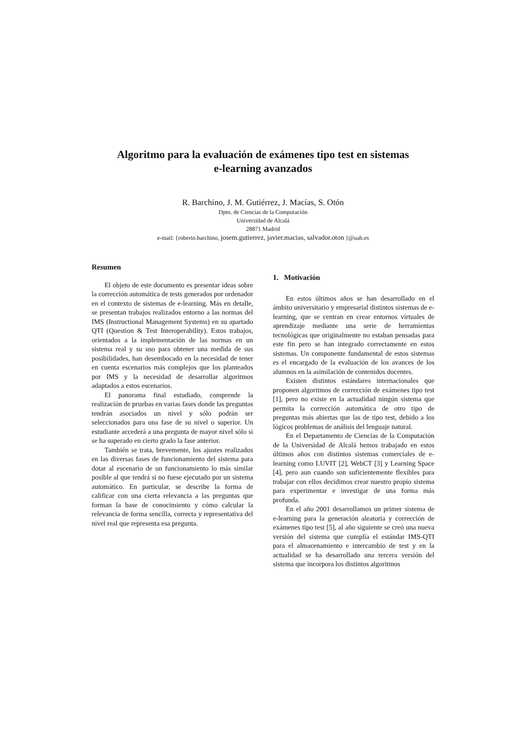Algoritmo para la evaluación de exámenes tipo test en sistemas
e-learning avanzados
R. Barchino, J. M. Gutiérrez, J. Macías, S. Otón
Dpto. de Ciencias de la Computación
Universidad de Alcalá
28871 Madrid
e-mail: {roberto.barchino, josem.gutierrez, javier.macias, salvador.oton }@uah.es
Resumen
El objeto de este documento es presentar ideas sobre la corrección automática de tests generados por ordenador en el contexto de sistemas de e-learning. Más en detalle, se presentan trabajos realizados entorno a las normas del IMS (Instructional Management Systems) en su apartado QTI (Question & Test Interoperability). Estos trabajos, orientados a la implementación de las normas en un sistema real y su uso para obtener una medida de sus posibilidades, han desembocado en la necesidad de tener en cuenta escenarios más complejos que los planteados por IMS y la necesidad de desarrollar algoritmos adaptados a estos escenarios.
El panorama final estudiado, comprende la realización de pruebas en varias fases donde las preguntas tendrán asociados un nivel y sólo podrán ser seleccionados para una fase de su nivel o superior. Un estudiante accederá a una pregunta de mayor nivel sólo si se ha superado en cierto grado la fase anterior.
También se trata, brevemente, los ajustes realizados en las diversas fases de funcionamiento del sistema para dotar al escenario de un funcionamiento lo más similar posible al que tendrá si no fuese ejecutado por un sistema automático. En particular, se describe la forma de calificar con una cierta relevancia a las preguntas que forman la base de conocimiento y cómo calcular la relevancia de forma sencilla, correcta y representativa del nivel real que representa esa pregunta.
1. Motivación
En estos últimos años se han desarrollado en el ámbito universitario y empresarial distintos sistemas de e-learning, que se centran en crear entornos virtuales de aprendizaje mediante una serie de herramientas tecnológicas que originalmente no estaban pensadas para este fin pero se han integrado correctamente en estos sistemas. Un componente fundamental de estos sistemas es el encargado de la evaluación de los avances de los alumnos en la asimilación de contenidos docentes.
Existen distintos estándares internacionales que proponen algoritmos de corrección de exámenes tipo test [1], pero no existe en la actualidad ningún sistema que permita la corrección automática de otro tipo de preguntas más abiertas que las de tipo test, debido a los lógicos problemas de análisis del lenguaje natural.
En el Departamento de Ciencias de la Computación de la Universidad de Alcalá hemos trabajado en estos últimos años con distintos sistemas comerciales de e-learning como LUVIT [2], WebCT [3] y Learning Space [4], pero aun cuando son suficientemente flexibles para trabajar con ellos decidimos crear nuestro propio sistema para experimentar e investigar de una forma más profunda.
En el año 2001 desarrollamos un primer sistema de e-learning para la generación aleatoria y corrección de exámenes tipo test [5], al año siguiente se creó una nueva versión del sistema que cumplía el estándar IMS-QTI para el almacenamiento e intercambio de test y en la actualidad se ha desarrollado una tercera versión del sistema que incorpora los distintos algoritmos